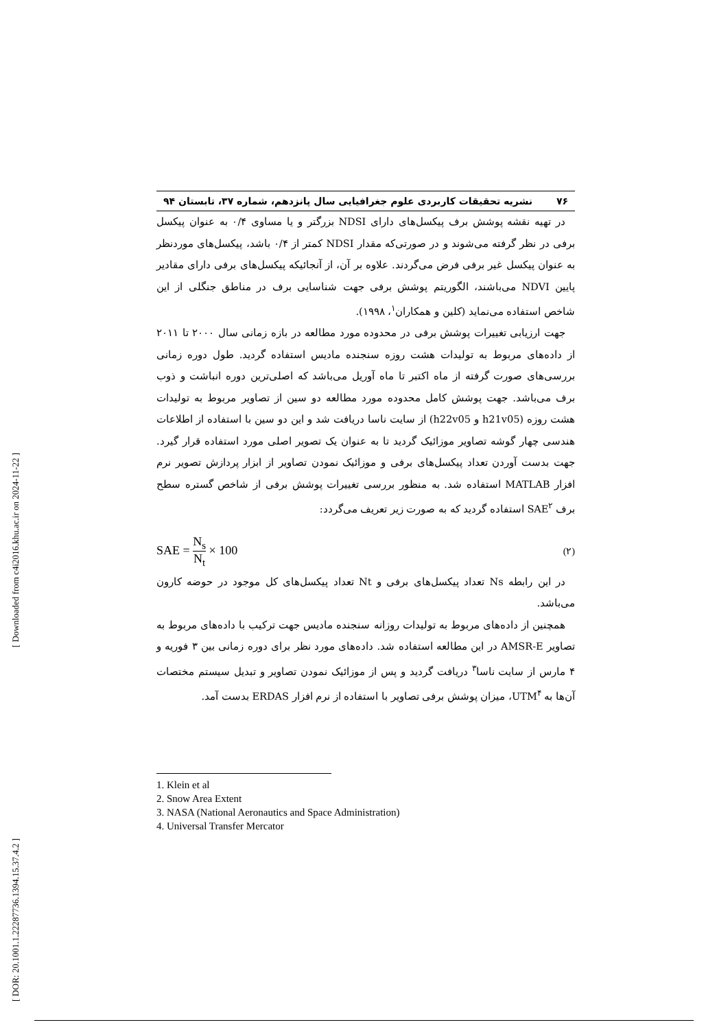[ Downloaded from c4i2016.khu.ac.ir on 2024-11-22 ]
[ DOR: 20.1001.1.22287736.1394.15.37.4.2 ]
۷۶ نشریه تحقیقات کاربردی علوم جغرافیایی سال پانزدهم، شماره ۳۷، تابستان ۹۴
در تهیه نقشه پوشش برف پیکسل‌های دارای NDSI بزرگتر و یا مساوی ۰/۴ به عنوان پیکسل برفی در نظر گرفته می‌شوند و در صورتی‌که مقدار NDSI کمتر از ۰/۴ باشد، پیکسل‌های موردنظر به عنوان پیکسل غیر برفی فرض می‌گردند. علاوه بر آن، از آنجائیکه پیکسل‌های برفی دارای مقادیر پایین NDVI می‌باشند، الگوریتم پوشش برفی جهت شناسایی برف در مناطق جنگلی از این شاخص استفاده می‌نماید (کلین و همکاران<sup>۱</sup>، ۱۹۹۸).
جهت ارزیابی تغییرات پوشش برفی در محدوده مورد مطالعه در بازه زمانی سال ۲۰۰۰ تا ۲۰۱۱ از داده‌های مربوط به تولیدات هشت روزه سنجنده مادیس استفاده گردید. طول دوره زمانی بررسی‌های صورت گرفته از ماه اکتبر تا ماه آوریل می‌باشد که اصلی‌ترین دوره انباشت و ذوب برف می‌باشد. جهت پوشش کامل محدوده مورد مطالعه دو سین از تصاویر مربوط به تولیدات هشت روزه (h21v05 و h22v05) از سایت ناسا دریافت شد و این دو سین با استفاده از اطلاعات هندسی چهار گوشه تصاویر موزائیک گردید تا به عنوان یک تصویر اصلی مورد استفاده قرار گیرد. جهت بدست آوردن تعداد پیکسل‌های برفی و موزائیک نمودن تصاویر از ابزار پردازش تصویر نرم افزار MATLAB استفاده شد. به منظور بررسی تغییرات پوشش برفی از شاخص گستره سطح برف SAE<sup>۲</sup> استفاده گردید که به صورت زیر تعریف می‌گردد:
SAE = N<sub>s</sub> N<sub>t</sub> × 100 (۲)
در این رابطه Ns تعداد پیکسل‌های برفی و Nt تعداد پیکسل‌های کل موجود در حوضه کارون می‌باشد.
همچنین از داده‌های مربوط به تولیدات روزانه سنجنده مادیس جهت ترکیب با داده‌های مربوط به تصاویر AMSR-E در این مطالعه استفاده شد. داده‌های مورد نظر برای دوره زمانی بین ۳ فوریه و ۴ مارس از سایت ناسا<sup>۳</sup> دریافت گردید و پس از موزائیک نمودن تصاویر و تبدیل سیستم مختصات آن‌ها به UTM<sup>۴</sup>، میزان پوشش برفی تصاویر با استفاده از نرم افزار ERDAS بدست آمد.
1. Klein et al
2. Snow Area Extent
3. NASA (National Aeronautics and Space Administration)
4. Universal Transfer Mercator